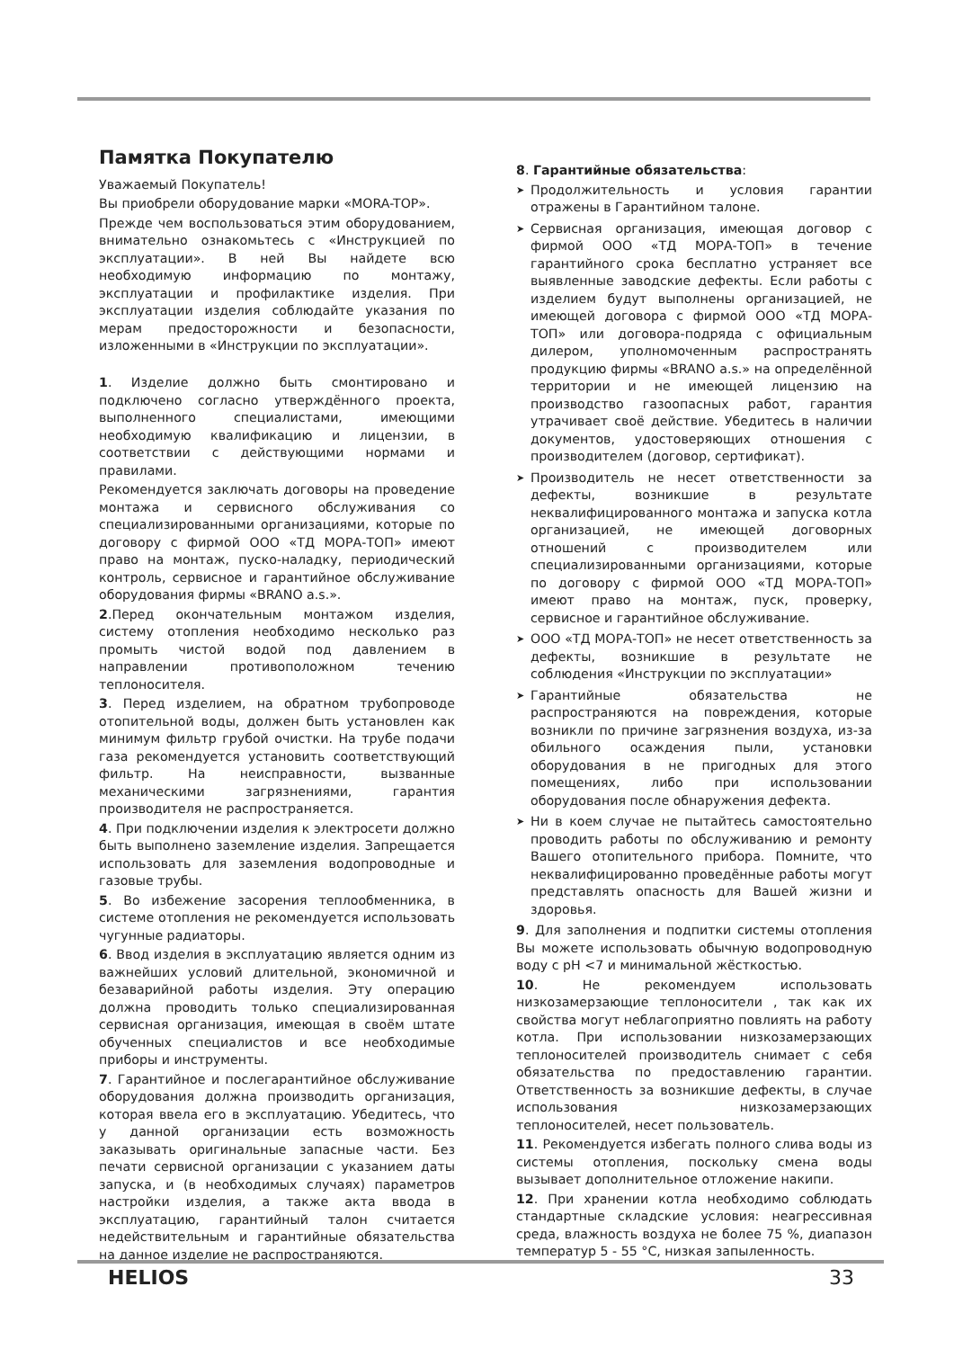Памятка Покупателю
Уважаемый Покупатель!
Вы приобрели оборудование марки «MORA-TOP».
Прежде чем воспользоваться этим оборудованием, внимательно ознакомьтесь с «Инструкцией по эксплуатации». В ней Вы найдете всю необходимую информацию по монтажу, эксплуатации и профилактике изделия. При эксплуатации изделия соблюдайте указания по мерам предосторожности и безопасности, изложенными в «Инструкции по эксплуатации».
1. Изделие должно быть смонтировано и подключено согласно утверждённого проекта, выполненного специалистами, имеющими необходимую квалификацию и лицензии, в соответствии с действующими нормами и правилами.
Рекомендуется заключать договоры на проведение монтажа и сервисного обслуживания со специализированными организациями, которые по договору с фирмой ООО «ТД МОРА-ТОП» имеют право на монтаж, пуско-наладку, периодический контроль, сервисное и гарантийное обслуживание оборудования фирмы «BRANO a.s.».
2.Перед окончательным монтажом изделия, систему отопления необходимо несколько раз промыть чистой водой под давлением в направлении противоположном течению теплоносителя.
3. Перед изделием, на обратном трубопроводе отопительной воды, должен быть установлен как минимум фильтр грубой очистки. На трубе подачи газа рекомендуется установить соответствующий фильтр. На неисправности, вызванные механическими загрязнениями, гарантия производителя не распространяется.
4. При подключении изделия к электросети должно быть выполнено заземление изделия. Запрещается использовать для заземления водопроводные и газовые трубы.
5. Во избежение засорения теплообменника, в системе отопления не рекомендуется использовать чугунные радиаторы.
6. Ввод изделия в эксплуатацию является одним из важнейших условий длительной, экономичной и безаварийной работы изделия. Эту операцию должна проводить только специализированная сервисная организация, имеющая в своём штате обученных специалистов и все необходимые приборы и инструменты.
7. Гарантийное и послегарантийное обслуживание оборудования должна производить организация, которая ввела его в эксплуатацию. Убедитесь, что у данной организации есть возможность заказывать оригинальные запасные части. Без печати сервисной организации с указанием даты запуска, и (в необходимых случаях) параметров настройки изделия, а также акта ввода в эксплуатацию, гарантийный талон считается недействительным и гарантийные обязательства на данное изделие не распространяются.
8. Гарантийные обязательства:
➤ Продолжительность и условия гарантии отражены в Гарантийном талоне.
➤ Сервисная организация, имеющая договор с фирмой ООО «ТД МОРА-ТОП» в течение гарантийного срока бесплатно устраняет все выявленные заводские дефекты. Если работы с изделием будут выполнены организацией, не имеющей договора с фирмой ООО «ТД МОРА-ТОП» или договора-подряда с официальным дилером, уполномоченным распространять продукцию фирмы «BRANO a.s.» на определённой территории и не имеющей лицензию на производство газоопасных работ, гарантия утрачивает своё действие. Убедитесь в наличии документов, удостоверяющих отношения с производителем (договор, сертификат).
➤ Производитель не несет ответственности за дефекты, возникшие в результате неквалифицированного монтажа и запуска котла организацией, не имеющей договорных отношений с производителем или специализированными организациями, которые по договору с фирмой ООО «ТД МОРА-ТОП» имеют право на монтаж, пуск, проверку, сервисное и гарантийное обслуживание.
➤ ООО «ТД МОРА-ТОП» не несет ответственность за дефекты, возникшие в результате не соблюдения «Инструкции по эксплуатации»
➤ Гарантийные обязательства не распространяются на повреждения, которые возникли по причине загрязнения воздуха, из-за обильного осаждения пыли, установки оборудования в не пригодных для этого помещениях, либо при использовании оборудования после обнаружения дефекта.
➤ Ни в коем случае не пытайтесь самостоятельно проводить работы по обслуживанию и ремонту Вашего отопительного прибора. Помните, что неквалифицированно проведённые работы могут представлять опасность для Вашей жизни и здоровья.
9. Для заполнения и подпитки системы отопления Вы можете использовать обычную водопроводную воду с pH <7 и минимальной жёсткостью.
10. Не рекомендуем использовать низкозамерзающие теплоносители , так как их свойства могут неблагоприятно повлиять на работу котла. При использовании низкозамерзающих теплоносителей производитель снимает с себя обязательства по предоставлению гарантии. Ответственность за возникшие дефекты, в случае использования низкозамерзающих теплоносителей, несет пользователь.
11. Рекомендуется избегать полного слива воды из системы отопления, поскольку смена воды вызывает дополнительное отложение накипи.
12. При хранении котла необходимо соблюдать стандартные складские условия: неагрессивная среда, влажность воздуха не более 75 %, диапазон температур 5 - 55 °C, низкая запыленность.
HELIOS 33